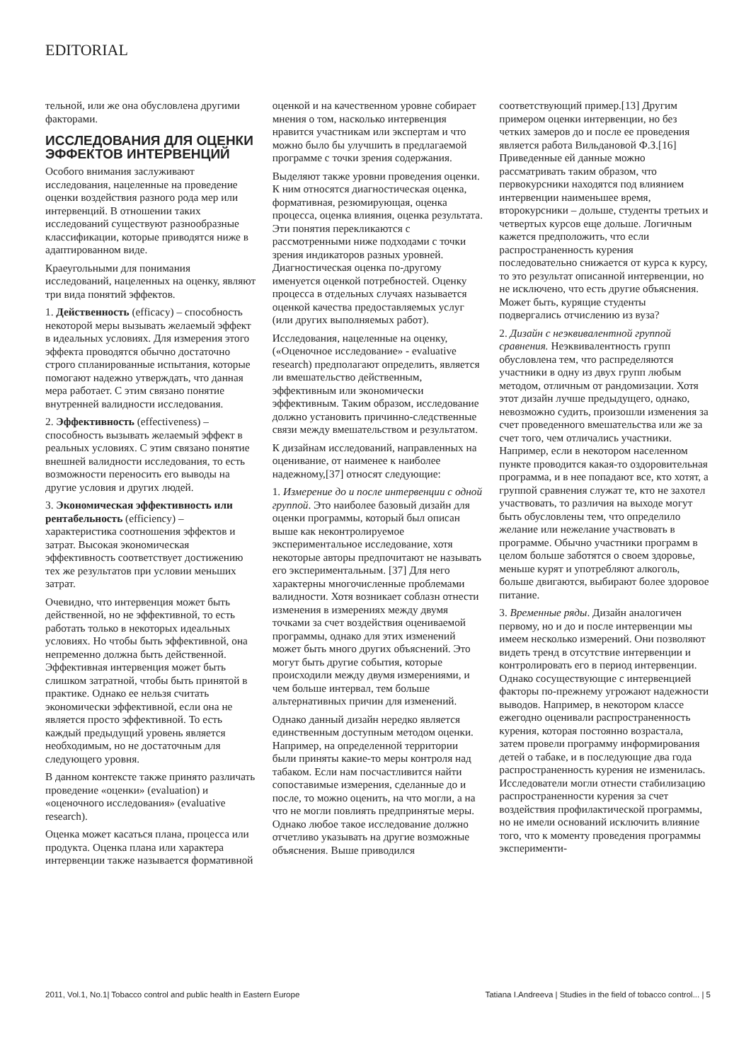EDITORIAL
тельной, или же она обусловлена другими факторами.
ИССЛЕДОВАНИЯ ДЛЯ ОЦЕНКИ ЭФФЕКТОВ ИНТЕРВЕНЦИЙ
Особого внимания заслуживают исследования, нацеленные на проведение оценки воздействия разного рода мер или интервенций. В отношении таких исследований существуют разнообразные классификации, которые приводятся ниже в адаптированном виде.
Краеугольными для понимания исследований, нацеленных на оценку, являют три вида понятий эффектов.
1. Действенность (efficacy) – способность некоторой меры вызывать желаемый эффект в идеальных условиях. Для измерения этого эффекта проводятся обычно достаточно строго спланированные испытания, которые помогают надежно утверждать, что данная мера работает. С этим связано понятие внутренней валидности исследования.
2. Эффективность (effectiveness) – способность вызывать желаемый эффект в реальных условиях. С этим связано понятие внешней валидности исследования, то есть возможности переносить его выводы на другие условия и других людей.
3. Экономическая эффективность или рентабельность (efficiency) – характеристика соотношения эффектов и затрат. Высокая экономическая эффективность соответствует достижению тех же результатов при условии меньших затрат.
Очевидно, что интервенция может быть действенной, но не эффективной, то есть работать только в некоторых идеальных условиях. Но чтобы быть эффективной, она непременно должна быть действенной. Эффективная интервенция может быть слишком затратной, чтобы быть принятой в практике. Однако ее нельзя считать экономически эффективной, если она не является просто эффективной. То есть каждый предыдущий уровень является необходимым, но не достаточным для следующего уровня.
В данном контексте также принято различать проведение «оценки» (evaluation) и «оценочного исследования» (evaluative research).
Оценка может касаться плана, процесса или продукта. Оценка плана или характера интервенции также называется формативной оценкой и на качественном уровне собирает мнения о том, насколько интервенция нравится участникам или экспертам и что можно было бы улучшить в предлагаемой программе с точки зрения содержания.
Выделяют также уровни проведения оценки. К ним относятся диагностическая оценка, формативная, резюмирующая, оценка процесса, оценка влияния, оценка результата. Эти понятия перекликаются с рассмотренными ниже подходами с точки зрения индикаторов разных уровней. Диагностическая оценка по-другому именуется оценкой потребностей. Оценку процесса в отдельных случаях называется оценкой качества предоставляемых услуг (или других выполняемых работ).
Исследования, нацеленные на оценку, («Оценочное исследование» - evaluative research) предполагают определить, является ли вмешательство действенным, эффективным или экономически эффективным. Таким образом, исследование должно установить причинно-следственные связи между вмешательством и результатом.
К дизайнам исследований, направленных на оценивание, от наименее к наиболее надежному,[37] относят следующие:
1. Измерение до и после интервенции с одной группой. Это наиболее базовый дизайн для оценки программы, который был описан выше как неконтролируемое экспериментальное исследование, хотя некоторые авторы предпочитают не называть его экспериментальным. [37] Для него характерны многочисленные проблемами валидности. Хотя возникает соблазн отнести изменения в измерениях между двумя точками за счет воздействия оцениваемой программы, однако для этих изменений может быть много других объяснений. Это могут быть другие события, которые происходили между двумя измерениями, и чем больше интервал, тем больше альтернативных причин для изменений.
Однако данный дизайн нередко является единственным доступным методом оценки. Например, на определенной территории были приняты какие-то меры контроля над табаком. Если нам посчастливится найти сопоставимые измерения, сделанные до и после, то можно оценить, на что могли, а на что не могли повлиять предпринятые меры. Однако любое такое исследование должно отчетливо указывать на другие возможные объяснения. Выше приводился соответствующий пример.[13] Другим примером оценки интервенции, но без четких замеров до и после ее проведения является работа Вильдановой Ф.З.[16] Приведенные ей данные можно рассматривать таким образом, что первокурсники находятся под влиянием интервенции наименьшее время, второкурсники – дольше, студенты третьих и четвертых курсов еще дольше. Логичным кажется предположить, что если распространенность курения последовательно снижается от курса к курсу, то это результат описанной интервенции, но не исключено, что есть другие объяснения. Может быть, курящие студенты подвергались отчислению из вуза?
2. Дизайн с неэквивалентной группой сравнения. Неэквивалентность групп обусловлена тем, что распределяются участники в одну из двух групп любым методом, отличным от рандомизации. Хотя этот дизайн лучше предыдущего, однако, невозможно судить, произошли изменения за счет проведенного вмешательства или же за счет того, чем отличались участники. Например, если в некотором населенном пункте проводится какая-то оздоровительная программа, и в нее попадают все, кто хотят, а группой сравнения служат те, кто не захотел участвовать, то различия на выходе могут быть обусловлены тем, что определило желание или нежелание участвовать в программе. Обычно участники программ в целом больше заботятся о своем здоровье, меньше курят и употребляют алкоголь, больше двигаются, выбирают более здоровое питание.
3. Временные ряды. Дизайн аналогичен первому, но и до и после интервенции мы имеем несколько измерений. Они позволяют видеть тренд в отсутствие интервенции и контролировать его в период интервенции. Однако сосуществующие с интервенцией факторы по-прежнему угрожают надежности выводов. Например, в некотором классе ежегодно оценивали распространенность курения, которая постоянно возрастала, затем провели программу информирования детей о табаке, и в последующие два года распространенность курения не изменилась. Исследователи могли отнести стабилизацию распространенности курения за счет воздействия профилактической программы, но не имели оснований исключить влияние того, что к моменту проведения программы эксперименти-
2011, Vol.1, No.1| Tobacco control and public health in Eastern Europe Tatiana I.Andreeva | Studies in the field of tobacco control... | 5